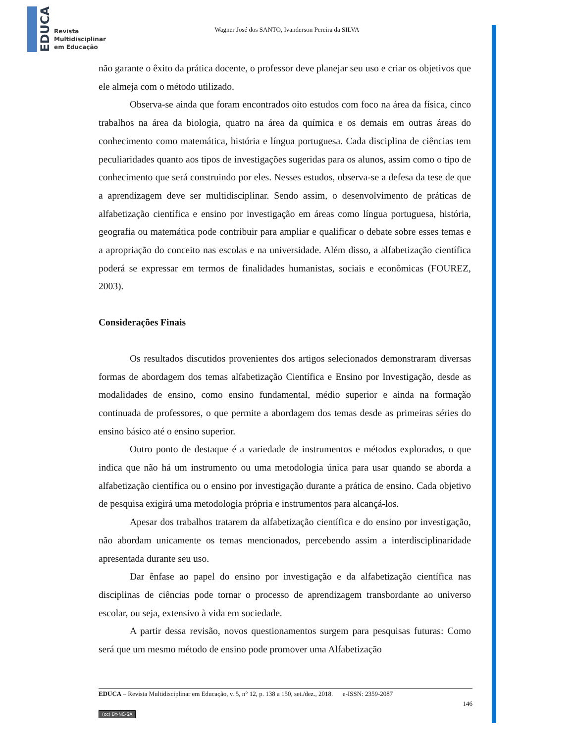EDUCA
Revista
Multidisciplinar
em Educação
Wagner José dos SANTO, Ivanderson Pereira da SILVA
não garante o êxito da prática docente, o professor deve planejar seu uso e criar os objetivos que ele almeja com o método utilizado.
Observa-se ainda que foram encontrados oito estudos com foco na área da física, cinco trabalhos na área da biologia, quatro na área da química e os demais em outras áreas do conhecimento como matemática, história e língua portuguesa. Cada disciplina de ciências tem peculiaridades quanto aos tipos de investigações sugeridas para os alunos, assim como o tipo de conhecimento que será construindo por eles. Nesses estudos, observa-se a defesa da tese de que a aprendizagem deve ser multidisciplinar. Sendo assim, o desenvolvimento de práticas de alfabetização científica e ensino por investigação em áreas como língua portuguesa, história, geografia ou matemática pode contribuir para ampliar e qualificar o debate sobre esses temas e a apropriação do conceito nas escolas e na universidade. Além disso, a alfabetização científica poderá se expressar em termos de finalidades humanistas, sociais e econômicas (FOUREZ, 2003).
Considerações Finais
Os resultados discutidos provenientes dos artigos selecionados demonstraram diversas formas de abordagem dos temas alfabetização Científica e Ensino por Investigação, desde as modalidades de ensino, como ensino fundamental, médio superior e ainda na formação continuada de professores, o que permite a abordagem dos temas desde as primeiras séries do ensino básico até o ensino superior.
Outro ponto de destaque é a variedade de instrumentos e métodos explorados, o que indica que não há um instrumento ou uma metodologia única para usar quando se aborda a alfabetização científica ou o ensino por investigação durante a prática de ensino. Cada objetivo de pesquisa exigirá uma metodologia própria e instrumentos para alcançá-los.
Apesar dos trabalhos tratarem da alfabetização científica e do ensino por investigação, não abordam unicamente os temas mencionados, percebendo assim a interdisciplinaridade apresentada durante seu uso.
Dar ênfase ao papel do ensino por investigação e da alfabetização científica nas disciplinas de ciências pode tornar o processo de aprendizagem transbordante ao universo escolar, ou seja, extensivo à vida em sociedade.
A partir dessa revisão, novos questionamentos surgem para pesquisas futuras: Como será que um mesmo método de ensino pode promover uma Alfabetização
EDUCA – Revista Multidisciplinar em Educação, v. 5, n° 12, p. 138 a 150, set./dez., 2018. e-ISSN: 2359-2087
146
(cc) BY-NC-SA